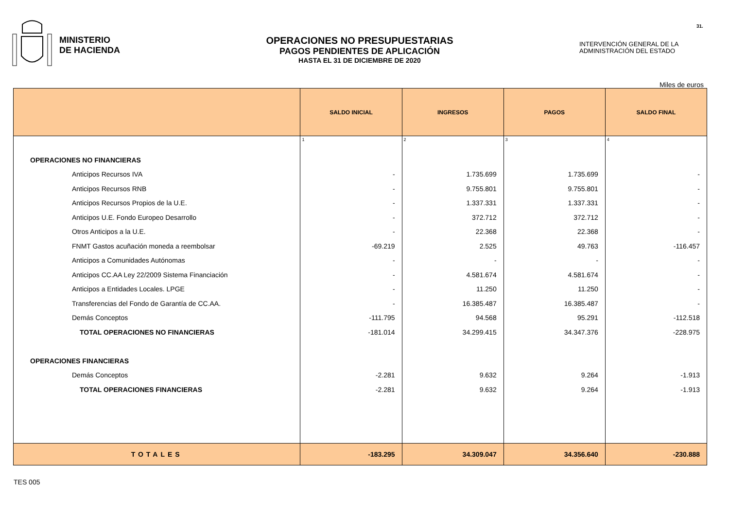MINISTERIO
DE HACIENDA
OPERACIONES NO PRESUPUESTARIAS
PAGOS PENDIENTES DE APLICACIÓN
HASTA EL 31 DE DICIEMBRE DE 2020
31.
INTERVENCIÓN GENERAL DE LA
ADMINISTRACIÓN DEL ESTADO
Miles de euros
| | SALDO INICIAL | INGRESOS | PAGOS | SALDO FINAL |
| --- | --- | --- | --- | --- |
| | 1 | 2 | 3 | 4 |
| OPERACIONES NO FINANCIERAS | | | | |
| Anticipos Recursos IVA | - | 1.735.699 | 1.735.699 | - |
| Anticipos Recursos RNB | - | 9.755.801 | 9.755.801 | - |
| Anticipos Recursos Propios de la U.E. | - | 1.337.331 | 1.337.331 | - |
| Anticipos U.E. Fondo Europeo Desarrollo | - | 372.712 | 372.712 | - |
| Otros Anticipos a la U.E. | - | 22.368 | 22.368 | - |
| FNMT Gastos acuñación moneda a reembolsar | -69.219 | 2.525 | 49.763 | -116.457 |
| Anticipos a Comunidades Autónomas | - | - | - | - |
| Anticipos CC.AA Ley 22/2009 Sistema Financiación | - | 4.581.674 | 4.581.674 | - |
| Anticipos a Entidades Locales. LPGE | - | 11.250 | 11.250 | - |
| Transferencias del Fondo de Garantía de CC.AA. | - | 16.385.487 | 16.385.487 | - |
| Demás Conceptos | -111.795 | 94.568 | 95.291 | -112.518 |
| TOTAL OPERACIONES NO FINANCIERAS | -181.014 | 34.299.415 | 34.347.376 | -228.975 |
| OPERACIONES FINANCIERAS | | | | |
| Demás Conceptos | -2.281 | 9.632 | 9.264 | -1.913 |
| TOTAL OPERACIONES FINANCIERAS | -2.281 | 9.632 | 9.264 | -1.913 |
| TOTALES | -183.295 | 34.309.047 | 34.356.640 | -230.888 |
TES 005